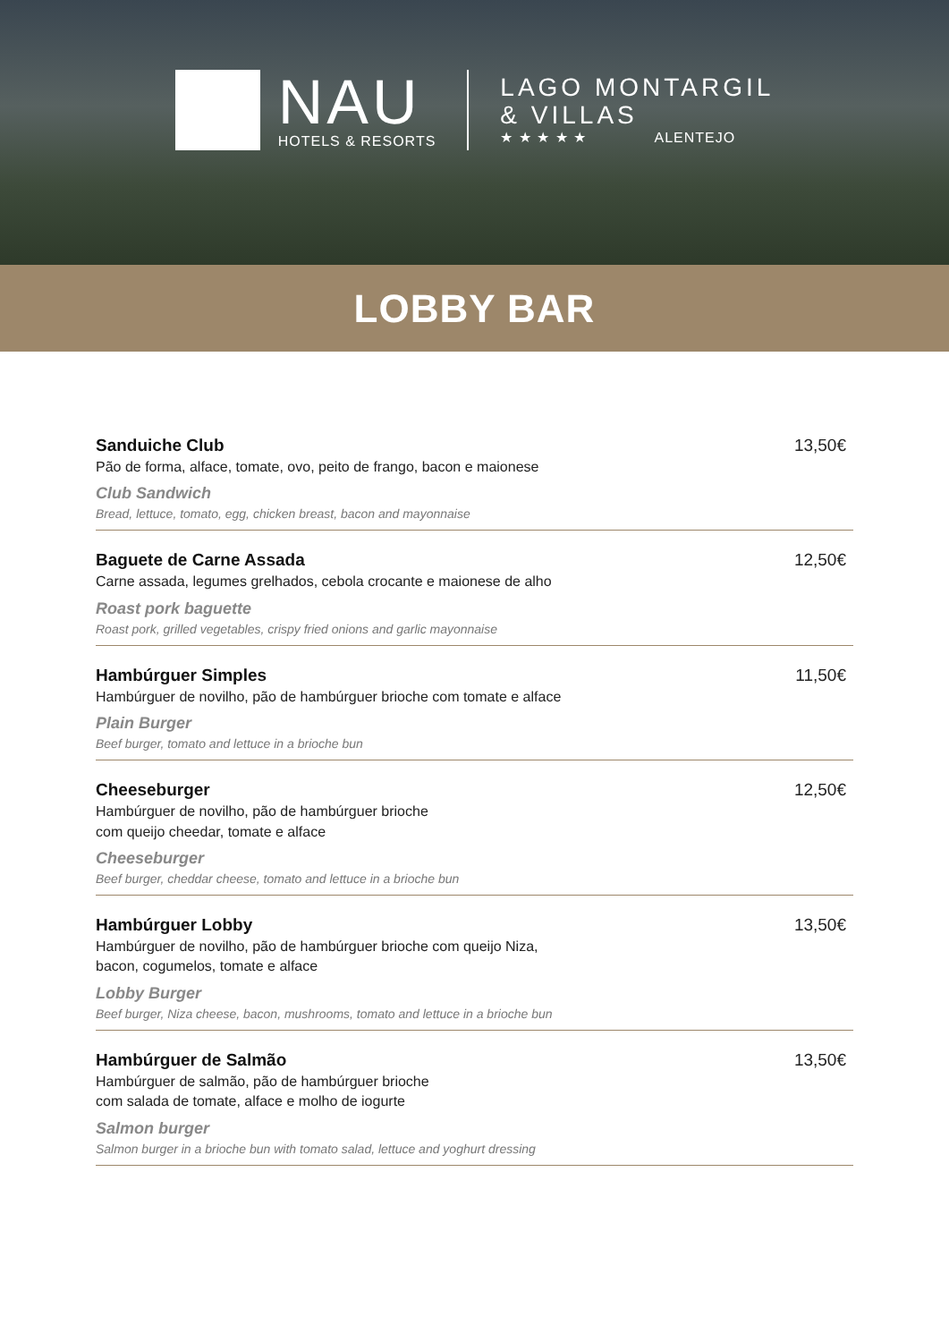NAU
HOTELS & RESORTS
LAGO MONTARGIL
& VILLAS
★ ★ ★ ★ ★ ALENTEJO
LOBBY BAR
Sanduiche Club
Pão de forma, alface, tomate, ovo, peito de frango, bacon e maionese
Club Sandwich
Bread, lettuce, tomato, egg, chicken breast, bacon and mayonnaise
13,50€
Baguete de Carne Assada
Carne assada, legumes grelhados, cebola crocante e maionese de alho
Roast pork baguette
Roast pork, grilled vegetables, crispy fried onions and garlic mayonnaise
12,50€
Hambúrguer Simples
Hambúrguer de novilho, pão de hambúrguer brioche com tomate e alface
Plain Burger
Beef burger, tomato and lettuce in a brioche bun
11,50€
Cheeseburger
Hambúrguer de novilho, pão de hambúrguer brioche
com queijo cheedar, tomate e alface
Cheeseburger
Beef burger, cheddar cheese, tomato and lettuce in a brioche bun
12,50€
Hambúrguer Lobby
Hambúrguer de novilho, pão de hambúrguer brioche com queijo Niza,
bacon, cogumelos, tomate e alface
Lobby Burger
Beef burger, Niza cheese, bacon, mushrooms, tomato and lettuce in a brioche bun
13,50€
Hambúrguer de Salmão
Hambúrguer de salmão, pão de hambúrguer brioche
com salada de tomate, alface e molho de iogurte
Salmon burger
Salmon burger in a brioche bun with tomato salad, lettuce and yoghurt dressing
13,50€